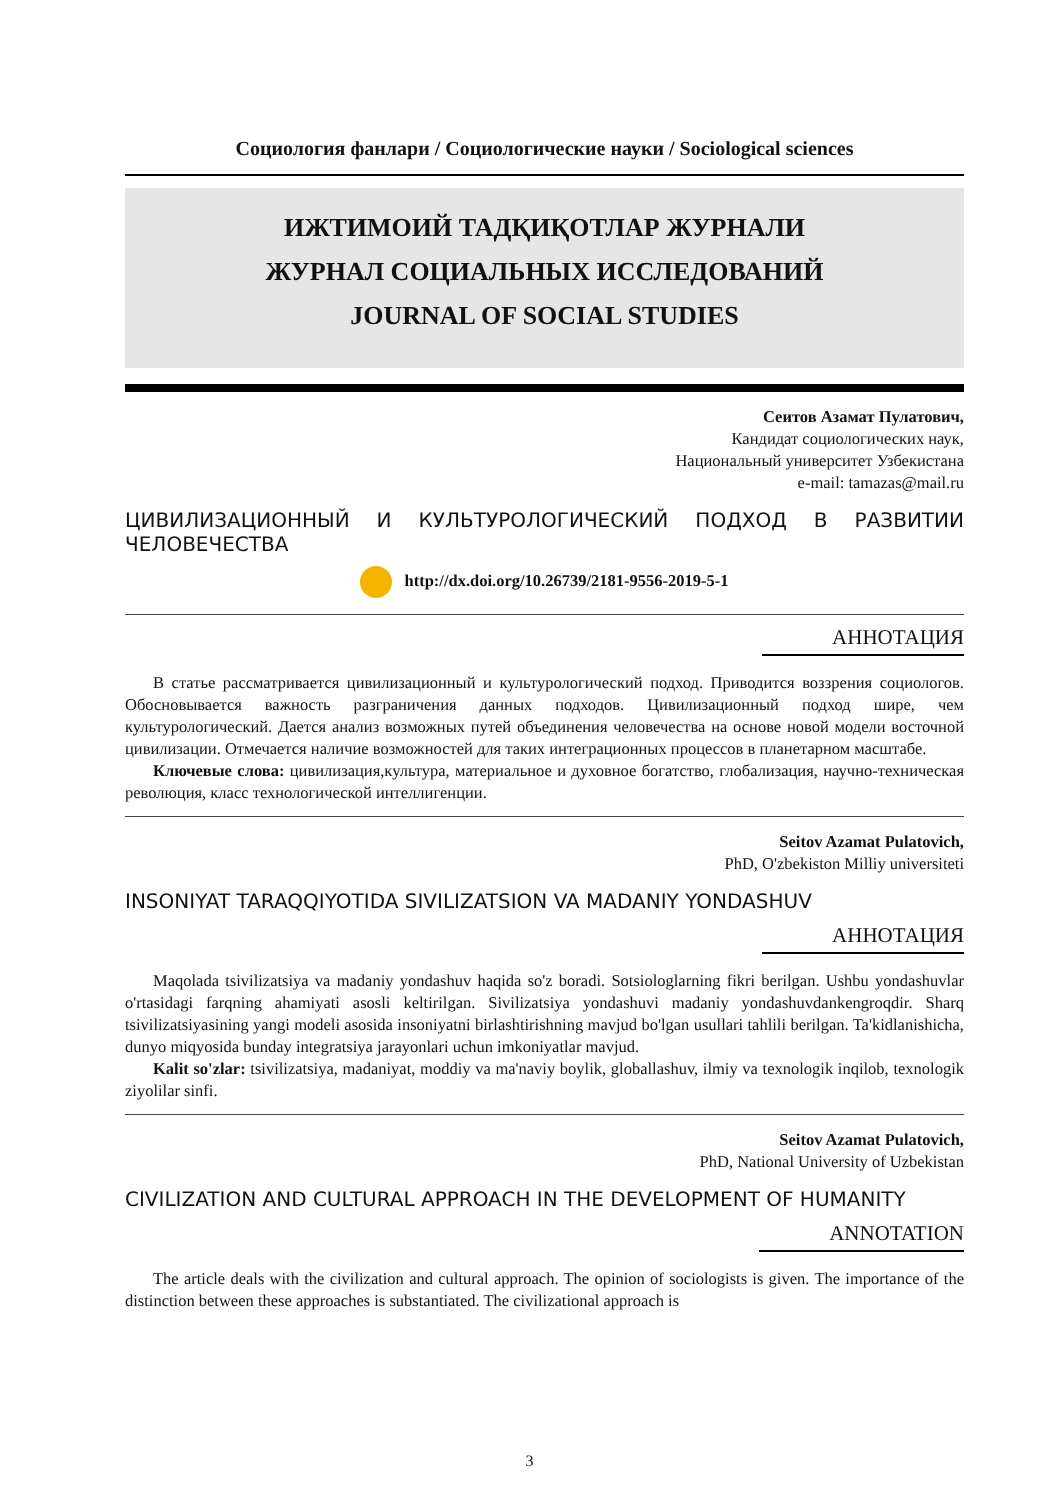Социология фанлари / Социологические науки / Sociological sciences
ИЖТИМОИЙ ТАДҚИҚОТЛАР ЖУРНАЛИ
ЖУРНАЛ СОЦИАЛЬНЫХ ИССЛЕДОВАНИЙ
JOURNAL OF SOCIAL STUDIES
Сеитов Азамат Пулатович,
Кандидат социологических наук,
Национальный университет Узбекистана
e-mail: tamazas@mail.ru
ЦИВИЛИЗАЦИОННЫЙ И КУЛЬТУРОЛОГИЧЕСКИЙ ПОДХОД В РАЗВИТИИ ЧЕЛОВЕЧЕСТВА
http://dx.doi.org/10.26739/2181-9556-2019-5-1
АННОТАЦИЯ
В статье рассматривается цивилизационный и культурологический подход. Приводится воззрения социологов. Обосновывается важность разграничения данных подходов. Цивилизационный подход шире, чем культурологический. Дается анализ возможных путей объединения человечества на основе новой модели восточной цивилизации. Отмечается наличие возможностей для таких интеграционных процессов в планетарном масштабе.
Ключевые слова: цивилизация,культура, материальное и духовное богатство, глобализация, научно-техническая революция, класс технологической интеллигенции.
Seitov Azamat Pulatovich,
PhD, O'zbekiston Milliy universiteti
INSONIYAT TARAQQIYOTIDA SIVILIZATSION VA MADANIY YONDASHUV
АННОТАЦИЯ
Maqolada tsivilizatsiya va madaniy yondashuv haqida so'z boradi. Sotsiologlarning fikri berilgan. Ushbu yondashuvlar o'rtasidagi farqning ahamiyati asosli keltirilgan. Sivilizatsiya yondashuvi madaniy yondashuvdankengroqdir. Sharq tsivilizatsiyasining yangi modeli asosida insoniyatni birlashtirishning mavjud bo'lgan usullari tahlili berilgan. Ta'kidlanishicha, dunyo miqyosida bunday integratsiya jarayonlari uchun imkoniyatlar mavjud.
Kalit so'zlar: tsivilizatsiya, madaniyat, moddiy va ma'naviy boylik, globallashuv, ilmiy va texnologik inqilob, texnologik ziyolilar sinfi.
Seitov Azamat Pulatovich,
PhD, National University of Uzbekistan
CIVILIZATION AND CULTURAL APPROACH IN THE DEVELOPMENT OF HUMANITY
ANNOTATION
The article deals with the civilization and cultural approach. The opinion of sociologists is given. The importance of the distinction between these approaches is substantiated. The civilizational approach is
3